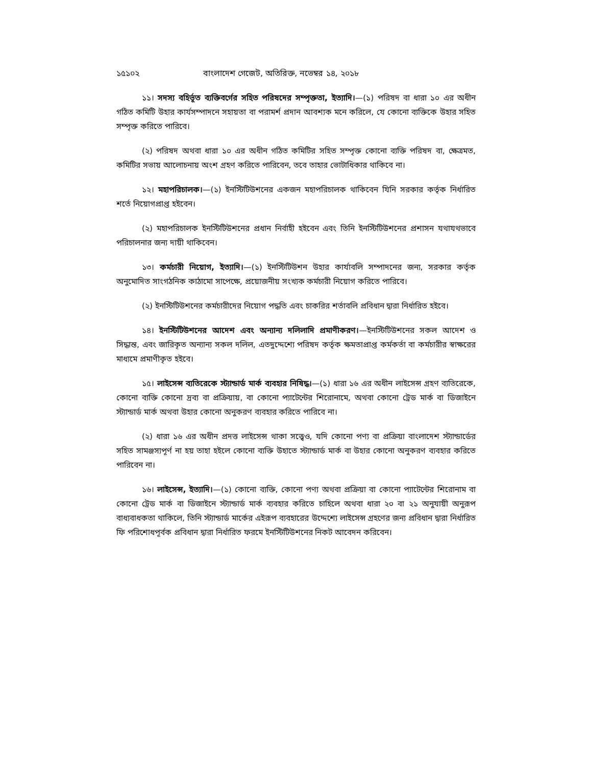১৫১০২ বাংলাদেশ গেজেট, অতিরিক্ত, নভেম্বর ১৪, ২০১৮
১১। সদস্য বহির্ভূত ব্যক্তিবর্গের সহিত পরিষদের সম্পৃক্ততা, ইত্যাদি।—(১) পরিষদ বা ধারা ১০ এর অধীন গঠিত কমিটি উহার কার্যসম্পাদনে সহায়তা বা পরামর্শ প্রদান আবশ্যক মনে করিলে, যে কোনো ব্যক্তিকে উহার সহিত সম্পৃক্ত করিতে পারিবে।
(২) পরিষদ অথবা ধারা ১০ এর অধীন গঠিত কমিটির সহিত সম্পৃক্ত কোনো ব্যক্তি পরিষদ বা, ক্ষেত্রমত, কমিটির সভায় আলোচনায় অংশ গ্রহণ করিতে পারিবেন, তবে তাহার ভোটাধিকার থাকিবে না।
১২। মহাপরিচালক।—(১) ইনস্টিটিউশনের একজন মহাপরিচালক থাকিবেন যিনি সরকার কর্তৃক নির্ধারিত শর্তে নিয়োগপ্রাপ্ত হইবেন।
(২) মহাপরিচালক ইনস্টিটিউশনের প্রধান নির্বাহী হইবেন এবং তিনি ইনস্টিটিউশনের প্রশাসন যথাযথভাবে পরিচালনার জন্য দায়ী থাকিবেন।
১৩। কর্মচারী নিয়োগ, ইত্যাদি।—(১) ইনস্টিটিউশন উহার কার্যাবলি সম্পাদনের জন্য, সরকার কর্তৃক অনুমোদিত সাংগঠনিক কাঠামো সাপেক্ষে, প্রয়োজনীয় সংখ্যক কর্মচারী নিয়োগ করিতে পারিবে।
(২) ইনস্টিটিউশনের কর্মচারীদের নিয়োগ পদ্ধতি এবং চাকরির শর্তাবলি প্রবিধান দ্বারা নির্ধারিত হইবে।
১৪। ইনস্টিটিউশনের আদেশ এবং অন্যান্য দলিলাদি প্রমাণীকরণ।—ইনস্টিটিউশনের সকল আদেশ ও সিদ্ধান্ত, এবং জারিকৃত অন্যান্য সকল দলিল, এতদুদ্দেশ্যে পরিষদ কর্তৃক ক্ষমতাপ্রাপ্ত কর্মকর্তা বা কর্মচারীর স্বাক্ষরের মাধ্যমে প্রমাণীকৃত হইবে।
১৫। লাইসেন্স ব্যতিরেকে স্ট্যান্ডার্ড মার্ক ব্যবহার নিষিদ্ধ।—(১) ধারা ১৬ এর অধীন লাইসেন্স গ্রহণ ব্যতিরেকে, কোনো ব্যক্তি কোনো দ্রব্য বা প্রক্রিয়ায়, বা কোনো প্যাটেন্টের শিরোনামে, অথবা কোনো ট্রেড মার্ক বা ডিজাইনে স্ট্যান্ডার্ড মার্ক অথবা উহার কোনো অনুকরণ ব্যবহার করিতে পারিবে না।
(২) ধারা ১৬ এর অধীন প্রদত্ত লাইসেন্স থাকা সত্ত্বেও, যদি কোনো পণ্য বা প্রক্রিয়া বাংলাদেশ স্ট্যান্ডার্ডের সহিত সামঞ্জস্যপূর্ণ না হয় তাহা হইলে কোনো ব্যক্তি উহাতে স্ট্যান্ডার্ড মার্ক বা উহার কোনো অনুকরণ ব্যবহার করিতে পারিবেন না।
১৬। লাইসেন্স, ইত্যাদি।—(১) কোনো ব্যক্তি, কোনো পণ্য অথবা প্রক্রিয়া বা কোনো প্যাটেন্টের শিরোনাম বা কোনো ট্রেড মার্ক বা ডিজাইনে স্ট্যান্ডার্ড মার্ক ব্যবহার করিতে চাহিলে অথবা ধারা ২০ বা ২১ অনুযায়ী অনুরূপ বাধ্যবাধকতা থাকিলে, তিনি স্ট্যান্ডার্ড মার্কের এইরূপ ব্যবহারের উদ্দেশ্যে লাইসেন্স গ্রহণের জন্য প্রবিধান দ্বারা নির্ধারিত ফি পরিশোধপূর্বক প্রবিধান দ্বারা নির্ধারিত ফরমে ইনস্টিটিউশনের নিকট আবেদন করিবেন।